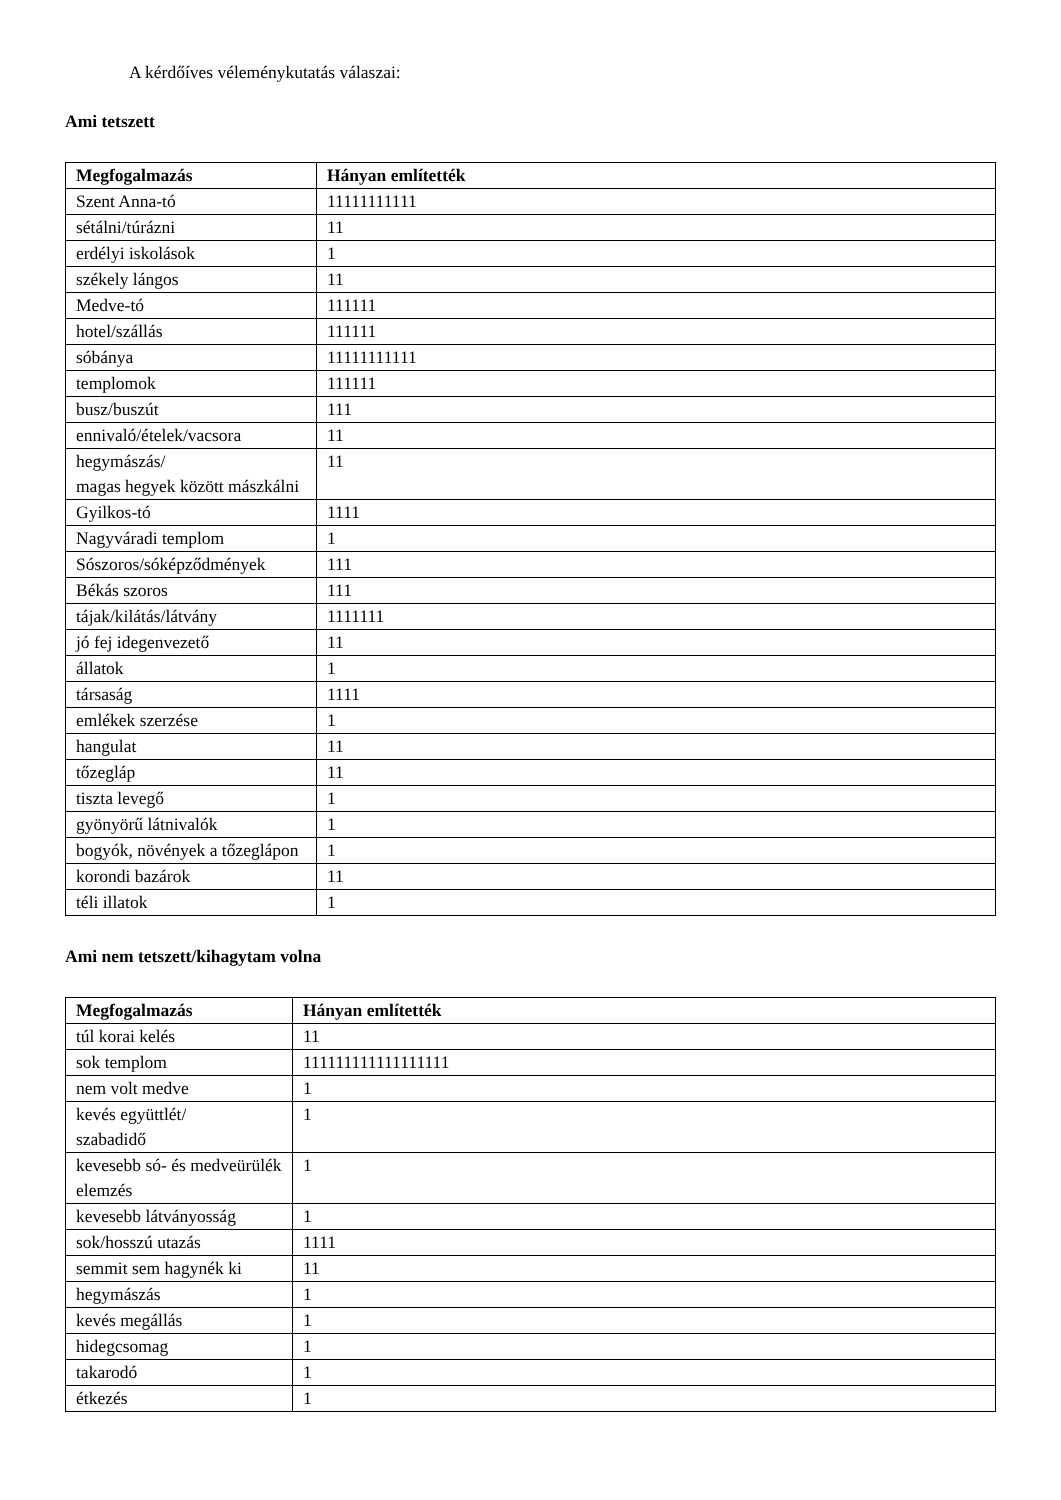A kérdőíves véleménykutatás válaszai:
Ami tetszett
| Megfogalmazás | Hányan említették |
| --- | --- |
| Szent Anna-tó | 11111111111 |
| sétálni/túrázni | 11 |
| erdélyi iskolások | 1 |
| székely lángos | 11 |
| Medve-tó | 111111 |
| hotel/szállás | 111111 |
| sóbánya | 11111111111 |
| templomok | 111111 |
| busz/buszút | 111 |
| ennivaló/ételek/vacsora | 11 |
| hegymászás/ magas hegyek között mászkálni | 11 |
| Gyilkos-tó | 1111 |
| Nagyváradi templom | 1 |
| Sószoros/sóképződmények | 111 |
| Békás szoros | 111 |
| tájak/kilátás/látvány | 1111111 |
| jó fej idegenvezető | 11 |
| állatok | 1 |
| társaság | 1111 |
| emlékek szerzése | 1 |
| hangulat | 11 |
| tőzegláp | 11 |
| tiszta levegő | 1 |
| gyönyörű látnivalók | 1 |
| bogyók, növények a tőzeglápon | 1 |
| korondi bazárok | 11 |
| téli illatok | 1 |
Ami nem tetszett/kihagytam volna
| Megfogalmazás | Hányan említették |
| --- | --- |
| túl korai kelés | 11 |
| sok templom | 111111111111111111 |
| nem volt medve | 1 |
| kevés együttlét/ szabadidő | 1 |
| kevesebb só- és medveürülék elemzés | 1 |
| kevesebb látványosság | 1 |
| sok/hosszú utazás | 1111 |
| semmit sem hagynék ki | 11 |
| hegymászás | 1 |
| kevés megállás | 1 |
| hidegcsomag | 1 |
| takarodó | 1 |
| étkezés | 1 |